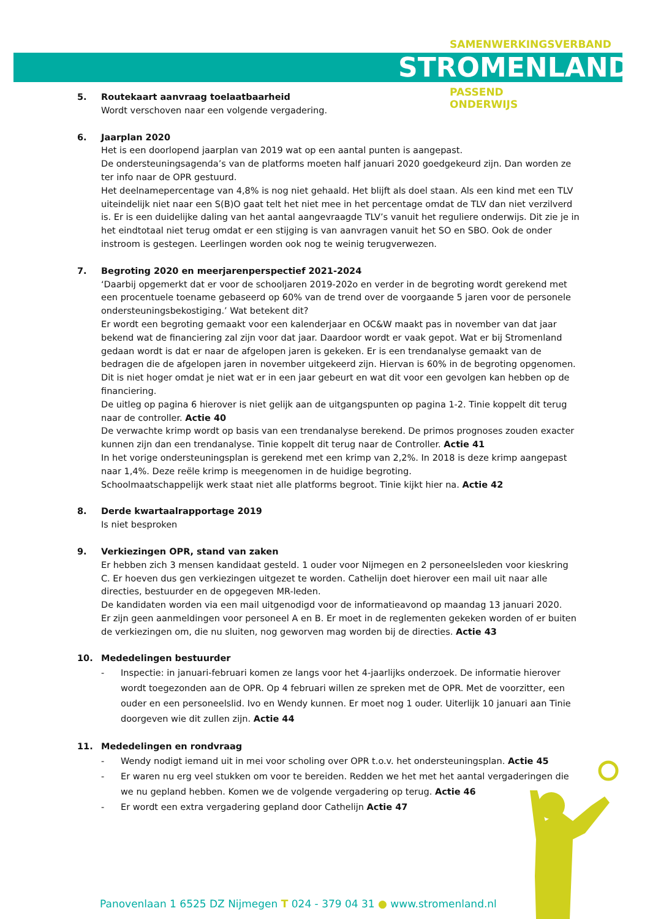SAMENWERKINGSVERBAND
STROMENLAND
PASSEND
ONDERWIJS
5. Routekaart aanvraag toelaatbaarheid
Wordt verschoven naar een volgende vergadering.
6. Jaarplan 2020
Het is een doorlopend jaarplan van 2019 wat op een aantal punten is aangepast.
De ondersteuningsagenda’s van de platforms moeten half januari 2020 goedgekeurd zijn. Dan worden ze ter info naar de OPR gestuurd.
Het deelnamepercentage van 4,8% is nog niet gehaald. Het blijft als doel staan. Als een kind met een TLV uiteindelijk niet naar een S(B)O gaat telt het niet mee in het percentage omdat de TLV dan niet verzilverd is. Er is een duidelijke daling van het aantal aangevraagde TLV’s vanuit het reguliere onderwijs. Dit zie je in het eindtotaal niet terug omdat er een stijging is van aanvragen vanuit het SO en SBO. Ook de onder instroom is gestegen. Leerlingen worden ook nog te weinig terugverwezen.
7. Begroting 2020 en meerjarenperspectief 2021-2024
‘Daarbij opgemerkt dat er voor de schooljaren 2019-202o en verder in de begroting wordt gerekend met een procentuele toename gebaseerd op 60% van de trend over de voorgaande 5 jaren voor de personele ondersteuningsbekostiging.’ Wat betekent dit?
Er wordt een begroting gemaakt voor een kalenderjaar en OC&W maakt pas in november van dat jaar bekend wat de financiering zal zijn voor dat jaar. Daardoor wordt er vaak gepot. Wat er bij Stromenland gedaan wordt is dat er naar de afgelopen jaren is gekeken. Er is een trendanalyse gemaakt van de bedragen die de afgelopen jaren in november uitgekeerd zijn. Hiervan is 60% in de begroting opgenomen. Dit is niet hoger omdat je niet wat er in een jaar gebeurt en wat dit voor een gevolgen kan hebben op de financiering.
De uitleg op pagina 6 hierover is niet gelijk aan de uitgangspunten op pagina 1-2. Tinie koppelt dit terug naar de controller. Actie 40
De verwachte krimp wordt op basis van een trendanalyse berekend. De primos prognoses zouden exacter kunnen zijn dan een trendanalyse. Tinie koppelt dit terug naar de Controller. Actie 41
In het vorige ondersteuningsplan is gerekend met een krimp van 2,2%. In 2018 is deze krimp aangepast naar 1,4%. Deze reële krimp is meegenomen in de huidige begroting.
Schoolmaatschappelijk werk staat niet alle platforms begroot. Tinie kijkt hier na. Actie 42
8. Derde kwartaalrapportage 2019
Is niet besproken
9. Verkiezingen OPR, stand van zaken
Er hebben zich 3 mensen kandidaat gesteld. 1 ouder voor Nijmegen en 2 personeelsleden voor kieskring C. Er hoeven dus gen verkiezingen uitgezet te worden. Cathelijn doet hierover een mail uit naar alle directies, bestuurder en de opgegeven MR-leden.
De kandidaten worden via een mail uitgenodigd voor de informatieavond op maandag 13 januari 2020.
Er zijn geen aanmeldingen voor personeel A en B. Er moet in de reglementen gekeken worden of er buiten de verkiezingen om, die nu sluiten, nog geworven mag worden bij de directies. Actie 43
10. Mededelingen bestuurder
- Inspectie: in januari-februari komen ze langs voor het 4-jaarlijks onderzoek. De informatie hierover wordt toegezonden aan de OPR. Op 4 februari willen ze spreken met de OPR. Met de voorzitter, een ouder en een personeelslid. Ivo en Wendy kunnen. Er moet nog 1 ouder. Uiterlijk 10 januari aan Tinie doorgeven wie dit zullen zijn. Actie 44
11. Mededelingen en rondvraag
- Wendy nodigt iemand uit in mei voor scholing over OPR t.o.v. het ondersteuningsplan. Actie 45
- Er waren nu erg veel stukken om voor te bereiden. Redden we het met het aantal vergaderingen die we nu gepland hebben. Komen we de volgende vergadering op terug. Actie 46
- Er wordt een extra vergadering gepland door Cathelijn Actie 47
Panovenlaan 1 6525 DZ Nijmegen T 024 - 379 04 31 ● www.stromenland.nl